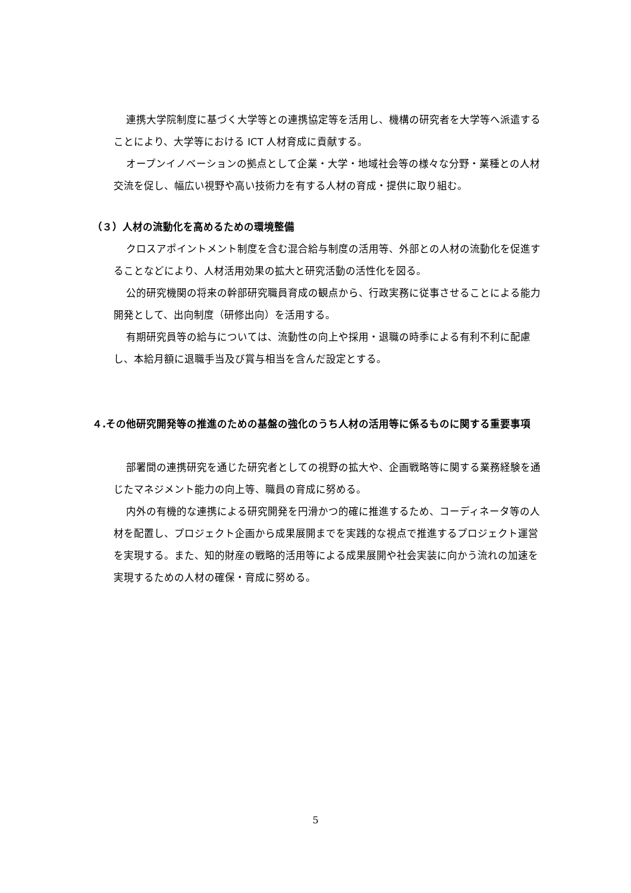連携大学院制度に基づく大学等との連携協定等を活用し、機構の研究者を大学等へ派遣することにより、大学等における ICT 人材育成に貢献する。
オープンイノベーションの拠点として企業・大学・地域社会等の様々な分野・業種との人材交流を促し、幅広い視野や高い技術力を有する人材の育成・提供に取り組む。
（３）人材の流動化を高めるための環境整備
クロスアポイントメント制度を含む混合給与制度の活用等、外部との人材の流動化を促進することなどにより、人材活用効果の拡大と研究活動の活性化を図る。
公的研究機関の将来の幹部研究職員育成の観点から、行政実務に従事させることによる能力開発として、出向制度（研修出向）を活用する。
有期研究員等の給与については、流動性の向上や採用・退職の時季による有利不利に配慮し、本給月額に退職手当及び賞与相当を含んだ設定とする。
４.その他研究開発等の推進のための基盤の強化のうち人材の活用等に係るものに関する重要事項
部署間の連携研究を通じた研究者としての視野の拡大や、企画戦略等に関する業務経験を通じたマネジメント能力の向上等、職員の育成に努める。
内外の有機的な連携による研究開発を円滑かつ的確に推進するため、コーディネータ等の人材を配置し、プロジェクト企画から成果展開までを実践的な視点で推進するプロジェクト運営を実現する。また、知的財産の戦略的活用等による成果展開や社会実装に向かう流れの加速を実現するための人材の確保・育成に努める。
5